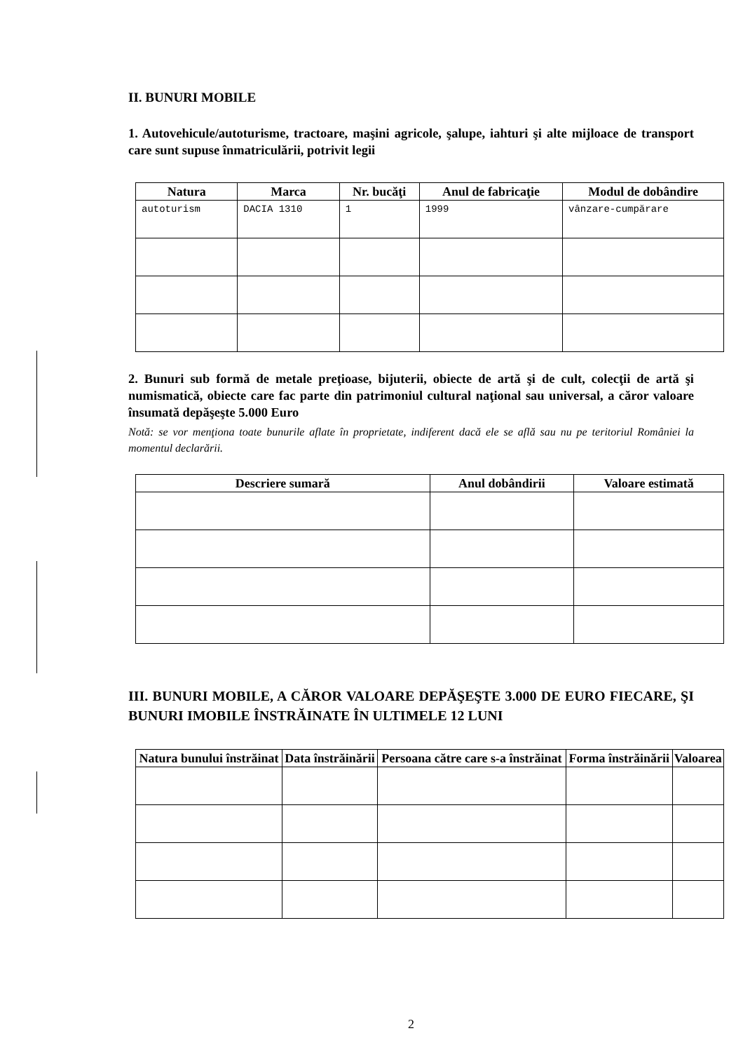II. BUNURI MOBILE
1. Autovehicule/autoturisme, tractoare, maşini agricole, şalupe, iahturi şi alte mijloace de transport care sunt supuse înmatriculării, potrivit legii
| Natura | Marca | Nr. bucăţi | Anul de fabricaţie | Modul de dobândire |
| --- | --- | --- | --- | --- |
| autoturism | DACIA 1310 | 1 | 1999 | vânzare-cumpărare |
2. Bunuri sub formă de metale preţioase, bijuterii, obiecte de artă şi de cult, colecţii de artă şi numismatică, obiecte care fac parte din patrimoniul cultural naţional sau universal, a căror valoare însumată depăşeşte 5.000 Euro
Notă: se vor menţiona toate bunurile aflate în proprietate, indiferent dacă ele se află sau nu pe teritoriul României la momentul declarării.
| Descriere sumară | Anul dobândirii | Valoare estimată |
| --- | --- | --- |
III. BUNURI MOBILE, A CĂROR VALOARE DEPĂŞEŞTE 3.000 DE EURO FIECARE, ŞI BUNURI IMOBILE ÎNSTRĂINATE ÎN ULTIMELE 12 LUNI
| Natura bunului înstrăinat | Data înstrăinării | Persoana către care s-a înstrăinat | Forma înstrăinării | Valoarea |
| --- | --- | --- | --- | --- |
2